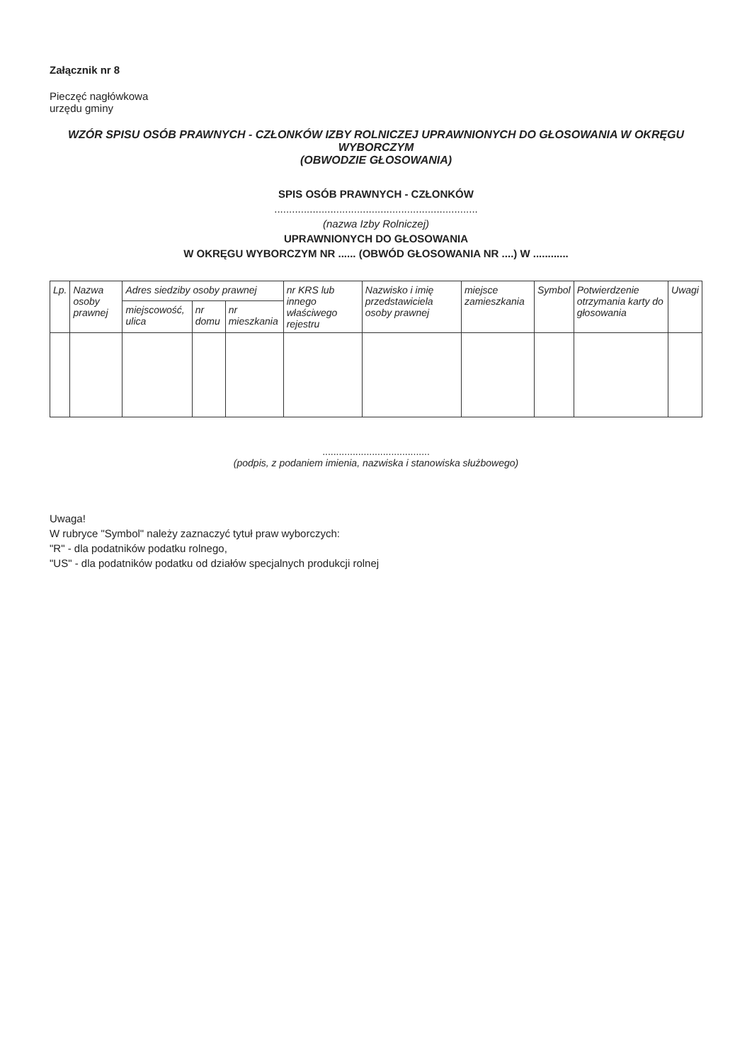Załącznik nr 8
Pieczęć nagłówkowa
urzędu gminy
WZÓR SPISU OSÓB PRAWNYCH - CZŁONKÓW IZBY ROLNICZEJ UPRAWNIONYCH DO GŁOSOWANIA W OKRĘGU WYBORCZYM
(OBWODZIE GŁOSOWANIA)
SPIS OSÓB PRAWNYCH - CZŁONKÓW
.....................................................................
(nazwa Izby Rolniczej)
UPRAWNIONYCH DO GŁOSOWANIA
W OKRĘGU WYBORCZYM NR ...... (OBWÓD GŁOSOWANIA NR ....) W ............
| Lp. | Nazwa osoby prawnej | Adres siedziby osoby prawnej | | | nr KRS lub innego właściwego rejestru | Nazwisko i imię przedstawiciela osoby prawnej | miejsce zamieszkania | Symbol | Potwierdzenie otrzymania karty do głosowania | Uwagi |
| --- | --- | --- | --- | --- | --- | --- | --- | --- | --- | --- |
| | | miejscowość, ulica | nr domu | nr mieszkania | | | | | | |
.......................................
(podpis, z podaniem imienia, nazwiska i stanowiska służbowego)
Uwaga!
W rubryce "Symbol" należy zaznaczyć tytuł praw wyborczych:
"R" - dla podatników podatku rolnego,
"US" - dla podatników podatku od działów specjalnych produkcji rolnej